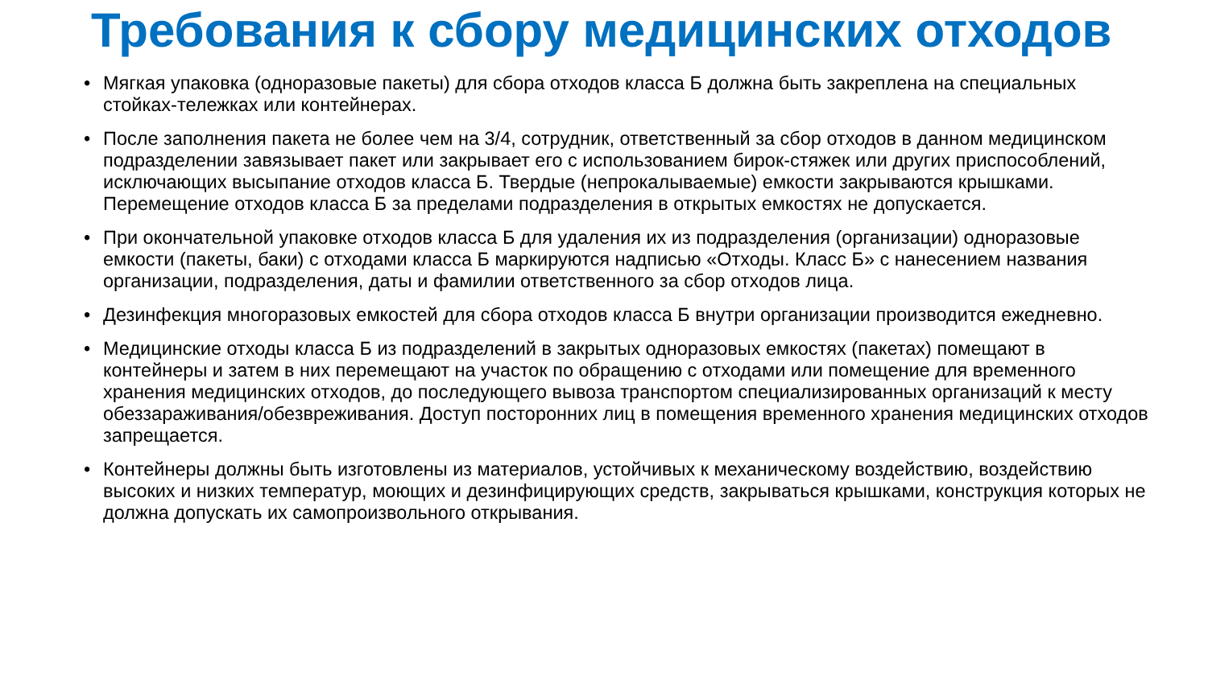Требования к сбору медицинских отходов
• Мягкая упаковка (одноразовые пакеты) для сбора отходов класса Б должна быть закреплена на специальных стойках-тележках или контейнерах.
• После заполнения пакета не более чем на 3/4, сотрудник, ответственный за сбор отходов в данном медицинском подразделении завязывает пакет или закрывает его с использованием бирок-стяжек или других приспособлений, исключающих высыпание отходов класса Б. Твердые (непрокалываемые) емкости закрываются крышками. Перемещение отходов класса Б за пределами подразделения в открытых емкостях не допускается.
• При окончательной упаковке отходов класса Б для удаления их из подразделения (организации) одноразовые емкости (пакеты, баки) с отходами класса Б маркируются надписью «Отходы. Класс Б» с нанесением названия организации, подразделения, даты и фамилии ответственного за сбор отходов лица.
• Дезинфекция многоразовых емкостей для сбора отходов класса Б внутри организации производится ежедневно.
• Медицинские отходы класса Б из подразделений в закрытых одноразовых емкостях (пакетах) помещают в контейнеры и затем в них перемещают на участок по обращению с отходами или помещение для временного хранения медицинских отходов, до последующего вывоза транспортом специализированных организаций к месту обеззараживания/обезвреживания. Доступ посторонних лиц в помещения временного хранения медицинских отходов запрещается.
• Контейнеры должны быть изготовлены из материалов, устойчивых к механическому воздействию, воздействию высоких и низких температур, моющих и дезинфицирующих средств, закрываться крышками, конструкция которых не должна допускать их самопроизвольного открывания.